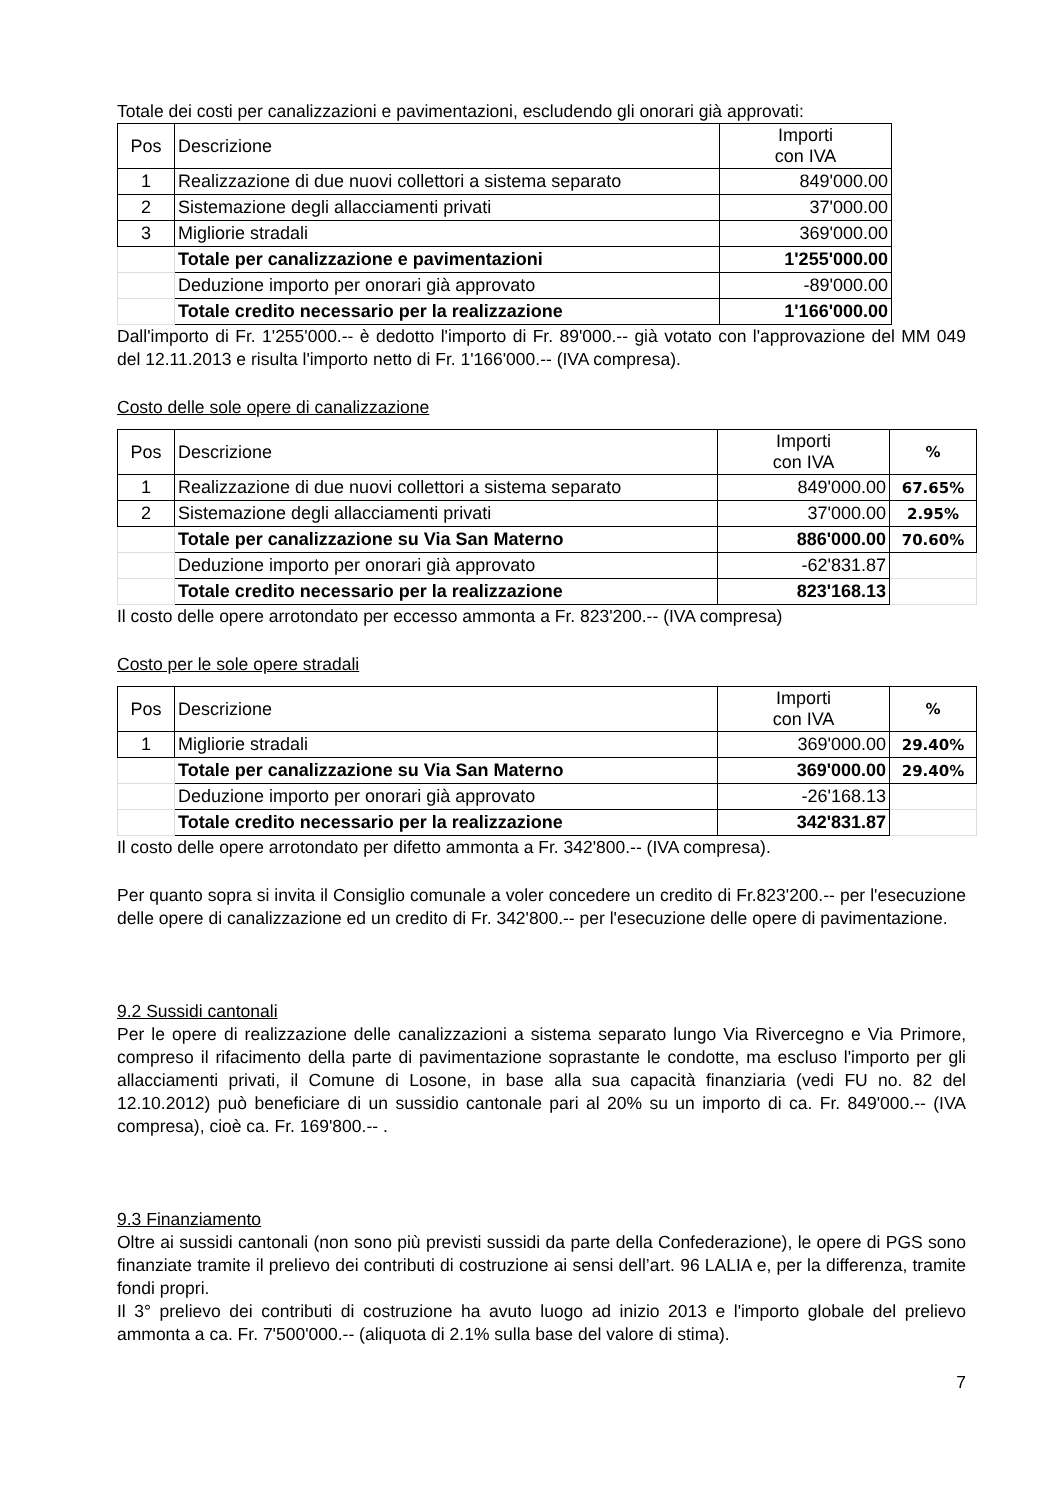Totale dei costi per canalizzazioni e pavimentazioni, escludendo gli onorari già approvati:
| Pos | Descrizione | Importi con IVA |
| 1 | Realizzazione di due nuovi collettori a sistema separato | 849'000.00 |
| 2 | Sistemazione degli allacciamenti privati | 37'000.00 |
| 3 | Migliorie stradali | 369'000.00 |
| | Totale per canalizzazione e pavimentazioni | 1'255'000.00 |
| | Deduzione importo per onorari già approvato | -89'000.00 |
| | Totale credito necessario per la realizzazione | 1'166'000.00 |
Dall'importo di Fr. 1'255'000.-- è dedotto l'importo di Fr. 89'000.-- già votato con l'approvazione del MM 049 del 12.11.2013 e risulta l'importo netto di Fr. 1'166'000.-- (IVA compresa).
Costo delle sole opere di canalizzazione
| Pos | Descrizione | Importi con IVA | % |
| 1 | Realizzazione di due nuovi collettori a sistema separato | 849'000.00 | 67.65% |
| 2 | Sistemazione degli allacciamenti privati | 37'000.00 | 2.95% |
| | Totale per canalizzazione su Via San Materno | 886'000.00 | 70.60% |
| | Deduzione importo per onorari già approvato | -62'831.87 | |
| | Totale credito necessario per la realizzazione | 823'168.13 | |
Il costo delle opere arrotondato per eccesso ammonta a Fr. 823'200.-- (IVA compresa)
Costo per le sole opere stradali
| Pos | Descrizione | Importi con IVA | % |
| 1 | Migliorie stradali | 369'000.00 | 29.40% |
| | Totale per canalizzazione su Via San Materno | 369'000.00 | 29.40% |
| | Deduzione importo per onorari già approvato | -26'168.13 | |
| | Totale credito necessario per la realizzazione | 342'831.87 | |
Il costo delle opere arrotondato per difetto ammonta a Fr. 342'800.-- (IVA compresa).
Per quanto sopra si invita il Consiglio comunale a voler concedere un credito di Fr.823'200.-- per l'esecuzione delle opere di canalizzazione ed un credito di Fr. 342'800.-- per l'esecuzione delle opere di pavimentazione.
9.2 Sussidi cantonali
Per le opere di realizzazione delle canalizzazioni a sistema separato lungo Via Rivercegno e Via Primore, compreso il rifacimento della parte di pavimentazione soprastante le condotte, ma escluso l'importo per gli allacciamenti privati, il Comune di Losone, in base alla sua capacità finanziaria (vedi FU no. 82 del 12.10.2012) può beneficiare di un sussidio cantonale pari al 20% su un importo di ca. Fr. 849'000.-- (IVA compresa), cioè ca. Fr. 169'800.-- .
9.3 Finanziamento
Oltre ai sussidi cantonali (non sono più previsti sussidi da parte della Confederazione), le opere di PGS sono finanziate tramite il prelievo dei contributi di costruzione ai sensi dell’art. 96 LALIA e, per la differenza, tramite fondi propri.
Il 3° prelievo dei contributi di costruzione ha avuto luogo ad inizio 2013 e l'importo globale del prelievo ammonta a ca. Fr. 7'500'000.-- (aliquota di 2.1% sulla base del valore di stima).
7